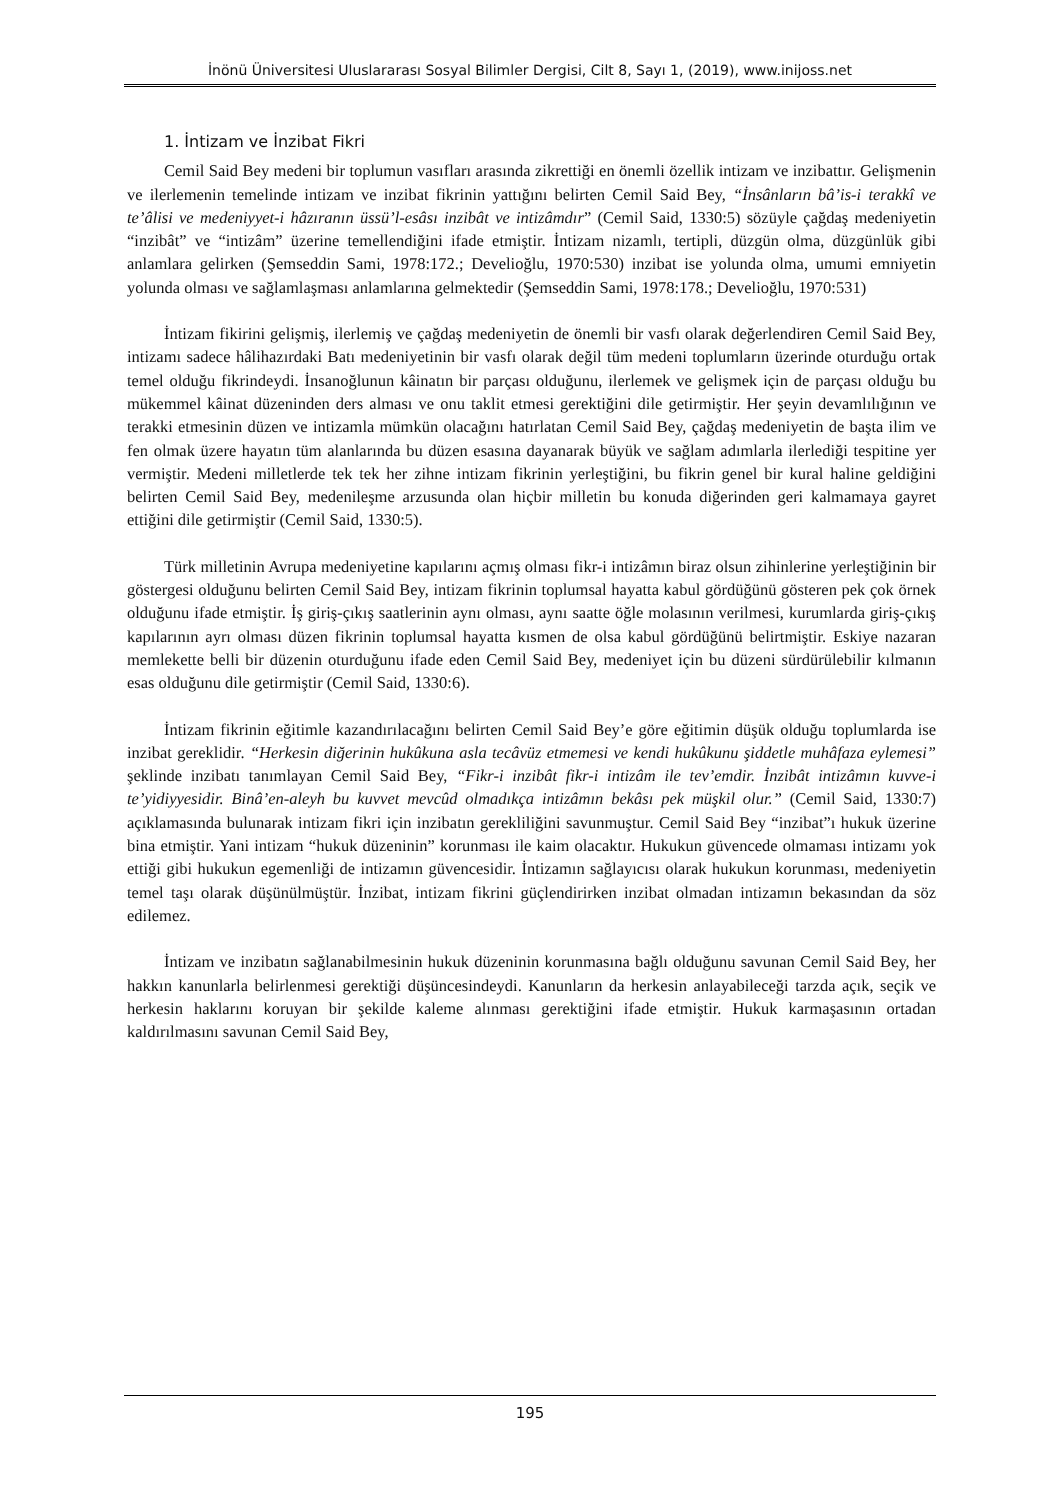İnönü Üniversitesi Uluslararası Sosyal Bilimler Dergisi, Cilt 8, Sayı 1, (2019), www.inijoss.net
1. İntizam ve İnzibat Fikri
Cemil Said Bey medeni bir toplumun vasıfları arasında zikrettiği en önemli özellik intizam ve inzibattır. Gelişmenin ve ilerlemenin temelinde intizam ve inzibat fikrinin yattığını belirten Cemil Said Bey, “İnsânların bâ’is-i terakkî ve te’âlisi ve medeniyyet-i hâzıranın üssü’l-esâsı inzibât ve intizâmdır” (Cemil Said, 1330:5) sözüyle çağdaş medeniyetin “inzibât” ve “intizâm” üzerine temellendiğini ifade etmiştir. İntizam nizamlı, tertipli, düzgün olma, düzgünlük gibi anlamlara gelirken (Şemseddin Sami, 1978:172.; Develioğlu, 1970:530) inzibat ise yolunda olma, umumi emniyetin yolunda olması ve sağlamlaşması anlamlarına gelmektedir (Şemseddin Sami, 1978:178.; Develioğlu, 1970:531)
İntizam fikirini gelişmiş, ilerlemiş ve çağdaş medeniyetin de önemli bir vasfı olarak değerlendiren Cemil Said Bey, intizamı sadece hâlihazırdaki Batı medeniyetinin bir vasfı olarak değil tüm medeni toplumların üzerinde oturduğu ortak temel olduğu fikrindeydi. İnsanoğlunun kâinatın bir parçası olduğunu, ilerlemek ve gelişmek için de parçası olduğu bu mükemmel kâinat düzeninden ders alması ve onu taklit etmesi gerektiğini dile getirmiştir. Her şeyin devamlılığının ve terakki etmesinin düzen ve intizamla mümkün olacağını hatırlatan Cemil Said Bey, çağdaş medeniyetin de başta ilim ve fen olmak üzere hayatın tüm alanlarında bu düzen esasına dayanarak büyük ve sağlam adımlarla ilerlediği tespitine yer vermiştir. Medeni milletlerde tek tek her zihne intizam fikrinin yerleştiğini, bu fikrin genel bir kural haline geldiğini belirten Cemil Said Bey, medenileşme arzusunda olan hiçbir milletin bu konuda diğerinden geri kalmamaya gayret ettiğini dile getirmiştir (Cemil Said, 1330:5).
Türk milletinin Avrupa medeniyetine kapılarını açmış olması fikr-i intizâmın biraz olsun zihinlerine yerleştiğinin bir göstergesi olduğunu belirten Cemil Said Bey, intizam fikrinin toplumsal hayatta kabul gördüğünü gösteren pek çok örnek olduğunu ifade etmiştir. İş giriş-çıkış saatlerinin aynı olması, aynı saatte öğle molasının verilmesi, kurumlarda giriş-çıkış kapılarının ayrı olması düzen fikrinin toplumsal hayatta kısmen de olsa kabul gördüğünü belirtmiştir. Eskiye nazaran memlekette belli bir düzenin oturduğunu ifade eden Cemil Said Bey, medeniyet için bu düzeni sürdürülebilir kılmanın esas olduğunu dile getirmiştir (Cemil Said, 1330:6).
İntizam fikrinin eğitimle kazandırılacağını belirten Cemil Said Bey’e göre eğitimin düşük olduğu toplumlarda ise inzibat gereklidir. “Herkesin diğerinin hukûkuna asla tecâvüz etmemesi ve kendi hukûkunu şiddetle muhâfaza eylemesi” şeklinde inzibatı tanımlayan Cemil Said Bey, “Fikr-i inzibât fikr-i intizâm ile tev’emdir. İnzibât intizâmın kuvve-i te’yidiyyesidir. Binâ’en-aleyh bu kuvvet mevcûd olmadıkça intizâmın bekâsı pek müşkil olur.” (Cemil Said, 1330:7) açıklamasında bulunarak intizam fikri için inzibatın gerekliliğini savunmuştur. Cemil Said Bey “inzibat”ı hukuk üzerine bina etmiştir. Yani intizam “hukuk düzeninin” korunması ile kaim olacaktır. Hukukun güvencede olmaması intizamı yok ettiği gibi hukukun egemenliği de intizamın güvencesidir. İntizamın sağlayıcısı olarak hukukun korunması, medeniyetin temel taşı olarak düşünülmüştür. İnzibat, intizam fikrini güçlendirirken inzibat olmadan intizamın bekasından da söz edilemez.
İntizam ve inzibatın sağlanabilmesinin hukuk düzeninin korunmasına bağlı olduğunu savunan Cemil Said Bey, her hakkın kanunlarla belirlenmesi gerektiği düşüncesindeydi. Kanunların da herkesin anlayabileceği tarzda açık, seçik ve herkesin haklarını koruyan bir şekilde kaleme alınması gerektiğini ifade etmiştir. Hukuk karmaşasının ortadan kaldırılmasını savunan Cemil Said Bey,
195